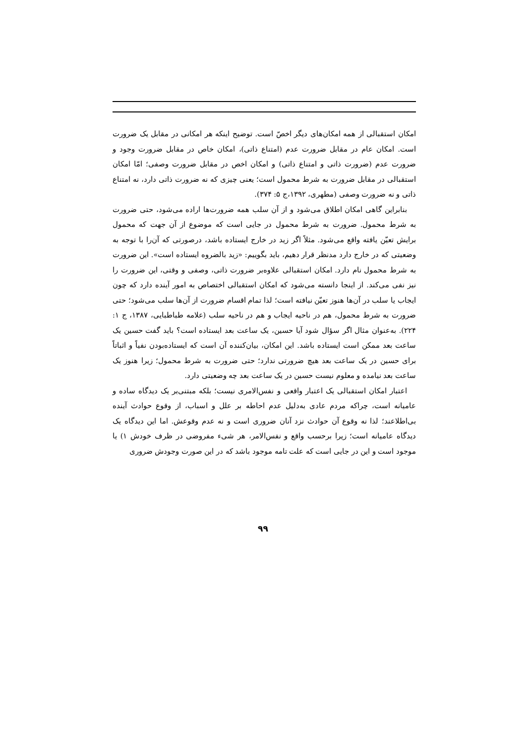امکان استقبالی از همه امکان‌های دیگر اخصّ است. توضیح اینکه هر امکانی در مقابل یک ضرورت است. امکان عام در مقابل ضرورت عدم (امتناع ذاتی)، امکان خاص در مقابل ضرورت وجود و ضرورت عدم (ضرورت ذاتی و امتناع ذاتی) و امکان اخص در مقابل ضرورت وصفی؛ امّا امکان استقبالی در مقابل ضرورت به شرط محمول است؛ یعنی چیزی که نه ضرورت ذاتی دارد، نه امتناع ذاتی و نه ضرورت وصفی (مطهری، ۱۳۹۲،ج ۵: ۳۷۴).
بنابراین گاهی امکان اطلاق می‌شود و از آن سلب همه ضرورت‌ها اراده می‌شود، حتی ضرورت به شرط محمول. ضرورت به شرط محمول در جایی است که موضوع از آن جهت که محمول برایش تعیّن یافته واقع می‌شود. مثلاً اگر زید در خارج ایستاده باشد، درصورتی که آن‌را با توجه به وضعیتی که در خارج دارد مدنظر قرار دهیم، باید بگوییم: «زید بالضروه ایستاده است». این ضرورت به شرط محمول نام دارد. امکان استقبالی علاوه‌بر ضرورت ذاتی، وصفی و وقتی، این ضرورت را نیز نفی می‌کند. از اینجا دانسته می‌شود که امکان استقبالی اختصاص به امور آینده دارد که چون ایجاب یا سلب در آن‌ها هنوز تعیّن نیافته است؛ لذا تمام اقسام ضرورت از آن‌ها سلب می‌شود؛ حتی ضرورت به شرط محمول، هم در ناحیه ایجاب و هم در ناحیه سلب (علامه طباطبایی، ۱۳۸۷، ج ۱: ۲۲۴). به‌عنوان مثال اگر سؤال شود آیا حسین، یک ساعت بعد ایستاده است؟ باید گفت حسین یک ساعت بعد ممکن است ایستاده باشد. این امکان، بیان‌کننده آن است که ایستاده‌بودن نفیاً و اثباتاً برای حسین در یک ساعت بعد هیچ ضرورتی ندارد؛ حتی ضرورت به شرط محمول؛ زیرا هنوز یک ساعت بعد نیامده و معلوم نیست حسین در یک ساعت بعد چه وضعیتی دارد.
اعتبار امکان استقبالی یک اعتبار واقعی و نفس‌الامری نیست؛ بلکه مبتنی‌بر یک دیدگاه ساده و عامیانه است، چراکه مردم عادی به‌دلیل عدم احاطه بر علل و اسباب، از وقوع حوادث آینده بی‌اطلاعند؛ لذا نه وقوع آن حوادث نزد آنان ضروری است و نه عدم وقوعش. اما این دیدگاه یک دیدگاه عامیانه است؛ زیرا برحسب واقع و نفس‌الامر، هر شیء مفروضی در ظرف خودش ۱) یا موجود است و این در جایی است که علت تامه موجود باشد که در این صورت وجودش ضروری
۹۹